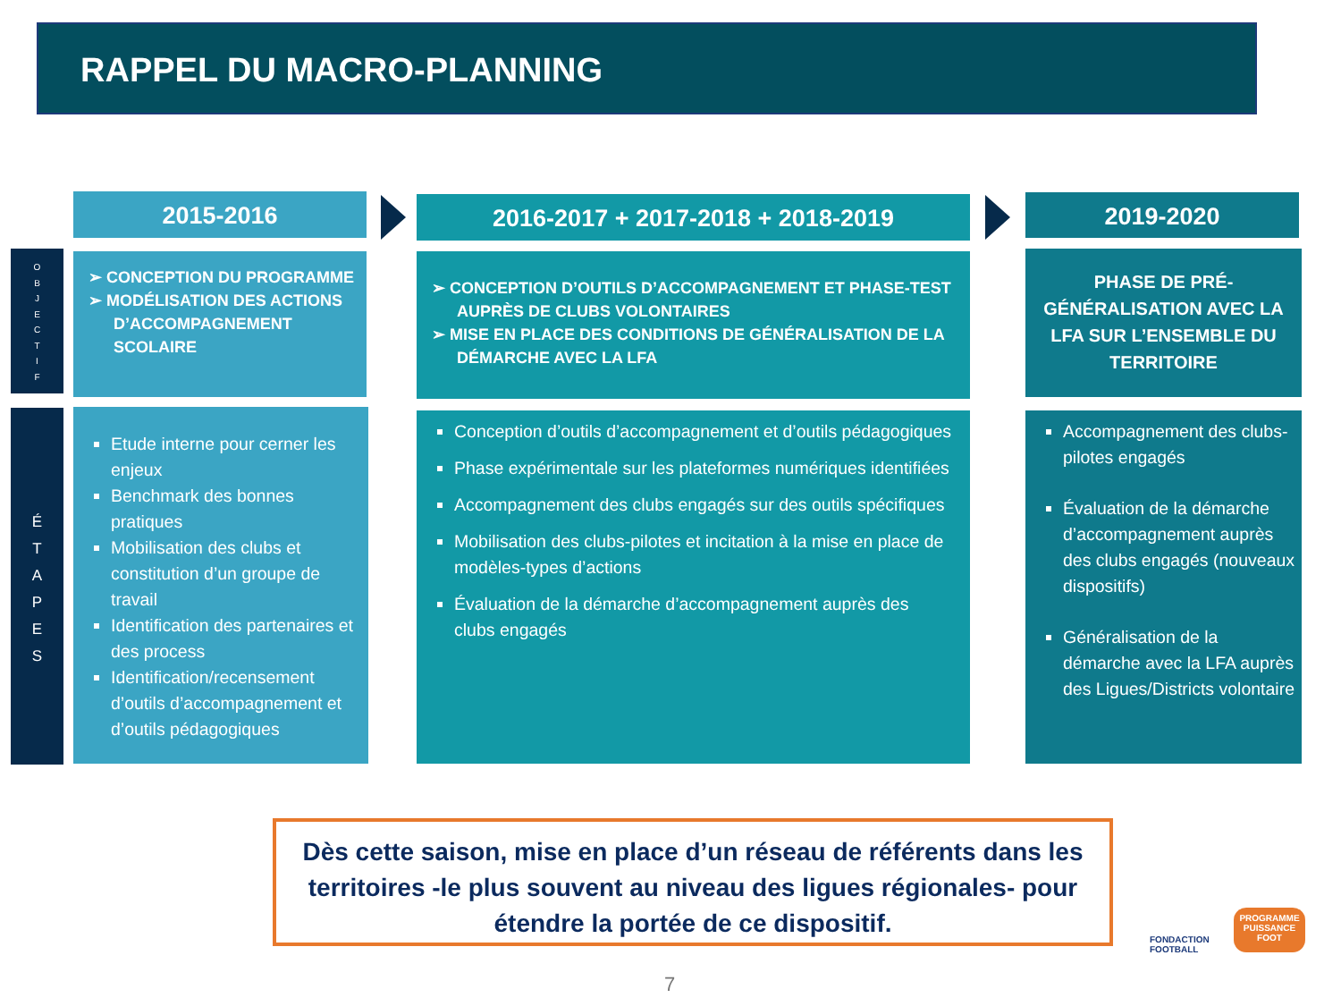RAPPEL DU MACRO-PLANNING
2015-2016 2016-2017 + 2017-2018 + 2018-2019 2019-2020
O
B
J
E
C
T
I
F
É
T
A
P
E
S
➢ CONCEPTION DU PROGRAMME
➢ MODÉLISATION DES ACTIONS D’ACCOMPAGNEMENT SCOLAIRE
➢ CONCEPTION D’OUTILS D’ACCOMPAGNEMENT ET PHASE-TEST AUPRÈS DE CLUBS VOLONTAIRES
➢ MISE EN PLACE DES CONDITIONS DE GÉNÉRALISATION DE LA DÉMARCHE AVEC LA LFA
PHASE DE PRÉ-GÉNÉRALISATION AVEC LA LFA SUR L’ENSEMBLE DU TERRITOIRE
Etude interne pour cerner les enjeux
Benchmark des bonnes pratiques
Mobilisation des clubs et constitution d’un groupe de travail
Identification des partenaires et des process
Identification/recensement d’outils d’accompagnement et d’outils pédagogiques
Conception d’outils d’accompagnement et d’outils pédagogiques
Phase expérimentale sur les plateformes numériques identifiées
Accompagnement des clubs engagés sur des outils spécifiques
Mobilisation des clubs-pilotes et incitation à la mise en place de modèles-types d’actions
Évaluation de la démarche d’accompagnement auprès des clubs engagés
Accompagnement des clubs-pilotes engagés
Évaluation de la démarche d’accompagnement auprès des clubs engagés (nouveaux dispositifs)
Généralisation de la démarche avec la LFA auprès des Ligues/Districts volontaire
Dès cette saison, mise en place d’un réseau de référents dans les territoires -le plus souvent au niveau des ligues régionales- pour étendre la portée de ce dispositif.
FONDACTION
FOOTBALL
PROGRAMME
PUISSANCE
FOOT
7